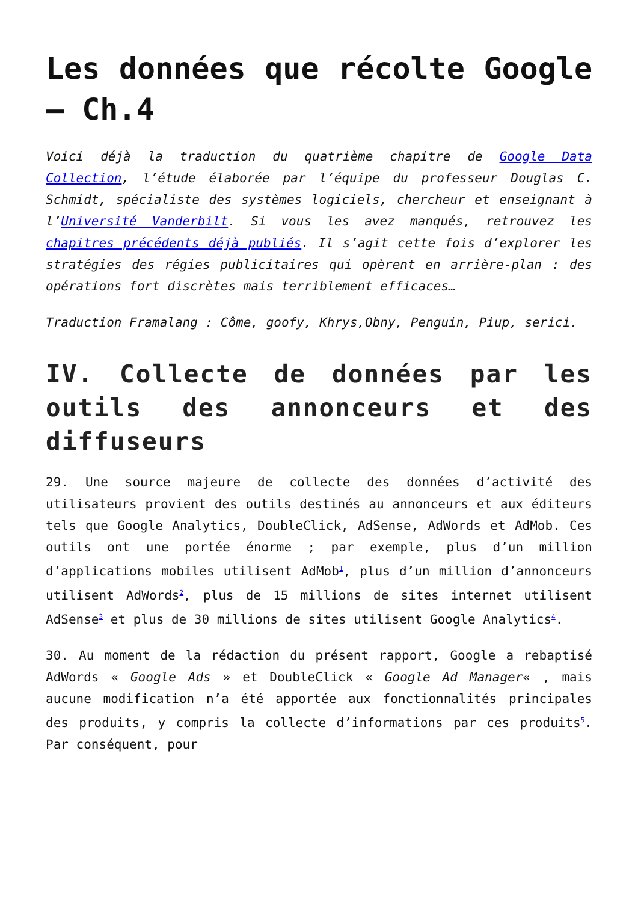Les données que récolte Google – Ch.4
Voici déjà la traduction du quatrième chapitre de Google Data Collection, l’étude élaborée par l’équipe du professeur Douglas C. Schmidt, spécialiste des systèmes logiciels, chercheur et enseignant à l’Université Vanderbilt. Si vous les avez manqués, retrouvez les chapitres précédents déjà publiés. Il s’agit cette fois d’explorer les stratégies des régies publicitaires qui opèrent en arrière-plan : des opérations fort discrètes mais terriblement efficaces…
Traduction Framalang : Côme, goofy, Khrys,Obny, Penguin, Piup, serici.
IV. Collecte de données par les outils des annonceurs et des diffuseurs
29. Une source majeure de collecte des données d’activité des utilisateurs provient des outils destinés au annonceurs et aux éditeurs tels que Google Analytics, DoubleClick, AdSense, AdWords et AdMob. Ces outils ont une portée énorme ; par exemple, plus d’un million d’applications mobiles utilisent AdMob<sup>1</sup>, plus d’un million d’annonceurs utilisent AdWords<sup>2</sup>, plus de 15 millions de sites internet utilisent AdSense<sup>3</sup> et plus de 30 millions de sites utilisent Google Analytics<sup>4</sup>.
30. Au moment de la rédaction du présent rapport, Google a rebaptisé AdWords « Google Ads » et DoubleClick « Google Ad Manager« , mais aucune modification n’a été apportée aux fonctionnalités principales des produits, y compris la collecte d’informations par ces produits<sup>5</sup>. Par conséquent, pour